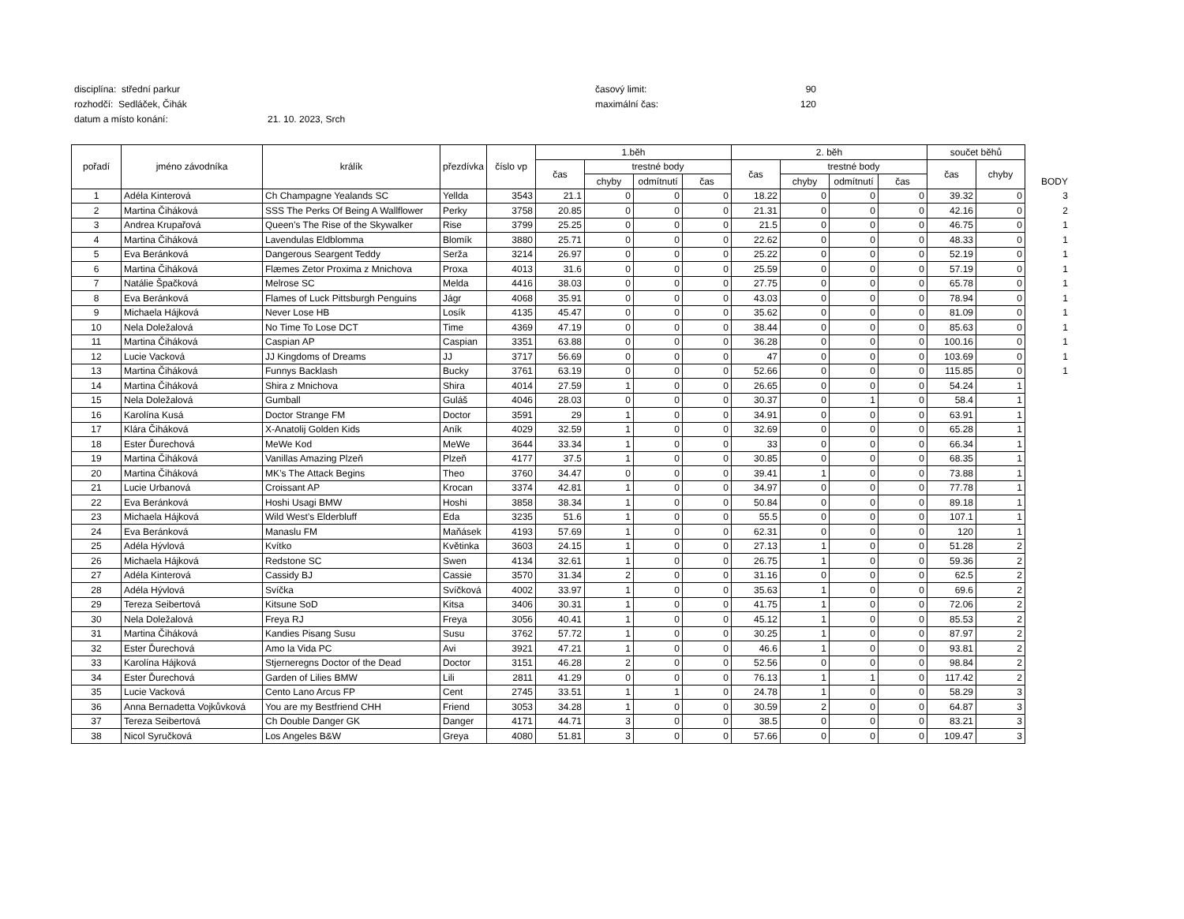disciplína: střední parkur časový limit: 90
rozhodčí: Sedláček, Čihák maximální čas: 120
datum a místo konání: 21. 10. 2023, Srch
| pořadí | jméno závodníka | králík | přezdívka | číslo vp | 1.běh | | | | 2. běh | | | | součet běhů | | |
| --- | --- | --- | --- | --- | --- | --- | --- | --- | --- | --- | --- | --- | --- | --- | --- |
| | | | | | čas | trestné body | | | čas | trestné body | | | čas | chyby | |
| | | | | | | chyby | odmítnutí | čas | | chyby | odmítnutí | čas | | | BODY |
| 1 | Adéla Kinterová | Ch Champagne Yealands SC | Yellda | 3543 | 21.1 | 0 | 0 | 0 | 18.22 | 0 | 0 | 0 | 39.32 | 0 | 3 |
| 2 | Martina Čiháková | SSS The Perks Of Being A Wallflower | Perky | 3758 | 20.85 | 0 | 0 | 0 | 21.31 | 0 | 0 | 0 | 42.16 | 0 | 2 |
| 3 | Andrea Krupařová | Queen’s The Rise of the Skywalker | Rise | 3799 | 25.25 | 0 | 0 | 0 | 21.5 | 0 | 0 | 0 | 46.75 | 0 | 1 |
| 4 | Martina Čiháková | Lavendulas Eldblomma | Blomík | 3880 | 25.71 | 0 | 0 | 0 | 22.62 | 0 | 0 | 0 | 48.33 | 0 | 1 |
| 5 | Eva Beránková | Dangerous Seargent Teddy | Serža | 3214 | 26.97 | 0 | 0 | 0 | 25.22 | 0 | 0 | 0 | 52.19 | 0 | 1 |
| 6 | Martina Čiháková | Flæmes Zetor Proxima z Mnichova | Proxa | 4013 | 31.6 | 0 | 0 | 0 | 25.59 | 0 | 0 | 0 | 57.19 | 0 | 1 |
| 7 | Natálie Špačková | Melrose SC | Melda | 4416 | 38.03 | 0 | 0 | 0 | 27.75 | 0 | 0 | 0 | 65.78 | 0 | 1 |
| 8 | Eva Beránková | Flames of Luck Pittsburgh Penguins | Jágr | 4068 | 35.91 | 0 | 0 | 0 | 43.03 | 0 | 0 | 0 | 78.94 | 0 | 1 |
| 9 | Michaela Hájková | Never Lose HB | Losík | 4135 | 45.47 | 0 | 0 | 0 | 35.62 | 0 | 0 | 0 | 81.09 | 0 | 1 |
| 10 | Nela Doležalová | No Time To Lose DCT | Time | 4369 | 47.19 | 0 | 0 | 0 | 38.44 | 0 | 0 | 0 | 85.63 | 0 | 1 |
| 11 | Martina Čiháková | Caspian AP | Caspian | 3351 | 63.88 | 0 | 0 | 0 | 36.28 | 0 | 0 | 0 | 100.16 | 0 | 1 |
| 12 | Lucie Vacková | JJ Kingdoms of Dreams | JJ | 3717 | 56.69 | 0 | 0 | 0 | 47 | 0 | 0 | 0 | 103.69 | 0 | 1 |
| 13 | Martina Čiháková | Funnys Backlash | Bucky | 3761 | 63.19 | 0 | 0 | 0 | 52.66 | 0 | 0 | 0 | 115.85 | 0 | 1 |
| 14 | Martina Čiháková | Shira z Mnichova | Shira | 4014 | 27.59 | 1 | 0 | 0 | 26.65 | 0 | 0 | 0 | 54.24 | 1 | |
| 15 | Nela Doležalová | Gumball | Guláš | 4046 | 28.03 | 0 | 0 | 0 | 30.37 | 0 | 1 | 0 | 58.4 | 1 | |
| 16 | Karolína Kusá | Doctor Strange FM | Doctor | 3591 | 29 | 1 | 0 | 0 | 34.91 | 0 | 0 | 0 | 63.91 | 1 | |
| 17 | Klára Čiháková | X-Anatolij Golden Kids | Aník | 4029 | 32.59 | 1 | 0 | 0 | 32.69 | 0 | 0 | 0 | 65.28 | 1 | |
| 18 | Ester Ďurechová | MeWe Kod | MeWe | 3644 | 33.34 | 1 | 0 | 0 | 33 | 0 | 0 | 0 | 66.34 | 1 | |
| 19 | Martina Čiháková | Vanillas Amazing Plzeň | Plzeň | 4177 | 37.5 | 1 | 0 | 0 | 30.85 | 0 | 0 | 0 | 68.35 | 1 | |
| 20 | Martina Čiháková | MK’s The Attack Begins | Theo | 3760 | 34.47 | 0 | 0 | 0 | 39.41 | 1 | 0 | 0 | 73.88 | 1 | |
| 21 | Lucie Urbanová | Croissant AP | Krocan | 3374 | 42.81 | 1 | 0 | 0 | 34.97 | 0 | 0 | 0 | 77.78 | 1 | |
| 22 | Eva Beránková | Hoshi Usagi BMW | Hoshi | 3858 | 38.34 | 1 | 0 | 0 | 50.84 | 0 | 0 | 0 | 89.18 | 1 | |
| 23 | Michaela Hájková | Wild West’s Elderbluff | Eda | 3235 | 51.6 | 1 | 0 | 0 | 55.5 | 0 | 0 | 0 | 107.1 | 1 | |
| 24 | Eva Beránková | Manaslu FM | Maňásek | 4193 | 57.69 | 1 | 0 | 0 | 62.31 | 0 | 0 | 0 | 120 | 1 | |
| 25 | Adéla Hývlová | Kvítko | Květinka | 3603 | 24.15 | 1 | 0 | 0 | 27.13 | 1 | 0 | 0 | 51.28 | 2 | |
| 26 | Michaela Hájková | Redstone SC | Swen | 4134 | 32.61 | 1 | 0 | 0 | 26.75 | 1 | 0 | 0 | 59.36 | 2 | |
| 27 | Adéla Kinterová | Cassidy BJ | Cassie | 3570 | 31.34 | 2 | 0 | 0 | 31.16 | 0 | 0 | 0 | 62.5 | 2 | |
| 28 | Adéla Hývlová | Svíčka | Svíčková | 4002 | 33.97 | 1 | 0 | 0 | 35.63 | 1 | 0 | 0 | 69.6 | 2 | |
| 29 | Tereza Seibertová | Kitsune SoD | Kitsa | 3406 | 30.31 | 1 | 0 | 0 | 41.75 | 1 | 0 | 0 | 72.06 | 2 | |
| 30 | Nela Doležalová | Freya RJ | Freya | 3056 | 40.41 | 1 | 0 | 0 | 45.12 | 1 | 0 | 0 | 85.53 | 2 | |
| 31 | Martina Čiháková | Kandies Pisang Susu | Susu | 3762 | 57.72 | 1 | 0 | 0 | 30.25 | 1 | 0 | 0 | 87.97 | 2 | |
| 32 | Ester Ďurechová | Amo la Vida PC | Avi | 3921 | 47.21 | 1 | 0 | 0 | 46.6 | 1 | 0 | 0 | 93.81 | 2 | |
| 33 | Karolína Hájková | Stjerneregns Doctor of the Dead | Doctor | 3151 | 46.28 | 2 | 0 | 0 | 52.56 | 0 | 0 | 0 | 98.84 | 2 | |
| 34 | Ester Ďurechová | Garden of Lilies BMW | Lili | 2811 | 41.29 | 0 | 0 | 0 | 76.13 | 1 | 1 | 0 | 117.42 | 2 | |
| 35 | Lucie Vacková | Cento Lano Arcus FP | Cent | 2745 | 33.51 | 1 | 1 | 0 | 24.78 | 1 | 0 | 0 | 58.29 | 3 | |
| 36 | Anna Bernadetta Vojkůvková | You are my Bestfriend CHH | Friend | 3053 | 34.28 | 1 | 0 | 0 | 30.59 | 2 | 0 | 0 | 64.87 | 3 | |
| 37 | Tereza Seibertová | Ch Double Danger GK | Danger | 4171 | 44.71 | 3 | 0 | 0 | 38.5 | 0 | 0 | 0 | 83.21 | 3 | |
| 38 | Nicol Syručková | Los Angeles B&W | Greya | 4080 | 51.81 | 3 | 0 | 0 | 57.66 | 0 | 0 | 0 | 109.47 | 3 | |